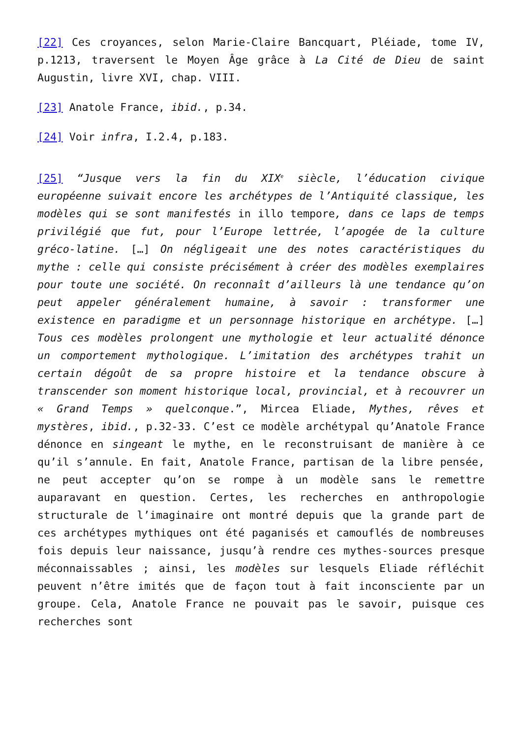[22] Ces croyances, selon Marie-Claire Bancquart, Pléiade, tome IV, p.1213, traversent le Moyen Âge grâce à La Cité de Dieu de saint Augustin, livre XVI, chap. VIII.
[23] Anatole France, ibid., p.34.
[24] Voir infra, I.2.4, p.183.
[25] “Jusque vers la fin du XIX<sup>e</sup> siècle, l’éducation civique européenne suivait encore les archétypes de l’Antiquité classique, les modèles qui se sont manifestés in illo tempore, dans ce laps de temps privilégié que fut, pour l’Europe lettrée, l’apogée de la culture gréco-latine. […] On négligeait une des notes caractéristiques du mythe : celle qui consiste précisément à créer des modèles exemplaires pour toute une société. On reconnaît d’ailleurs là une tendance qu’on peut appeler généralement humaine, à savoir : transformer une existence en paradigme et un personnage historique en archétype. […] Tous ces modèles prolongent une mythologie et leur actualité dénonce un comportement mythologique. L’imitation des archétypes trahit un certain dégoût de sa propre histoire et la tendance obscure à transcender son moment historique local, provincial, et à recouvrer un « Grand Temps » quelconque.”, Mircea Eliade, Mythes, rêves et mystères, ibid., p.32-33. C’est ce modèle archétypal qu’Anatole France dénonce en singeant le mythe, en le reconstruisant de manière à ce qu’il s’annule. En fait, Anatole France, partisan de la libre pensée, ne peut accepter qu’on se rompe à un modèle sans le remettre auparavant en question. Certes, les recherches en anthropologie structurale de l’imaginaire ont montré depuis que la grande part de ces archétypes mythiques ont été paganisés et camouflés de nombreuses fois depuis leur naissance, jusqu’à rendre ces mythes-sources presque méconnaissables ; ainsi, les modèles sur lesquels Eliade réfléchit peuvent n’être imités que de façon tout à fait inconsciente par un groupe. Cela, Anatole France ne pouvait pas le savoir, puisque ces recherches sont